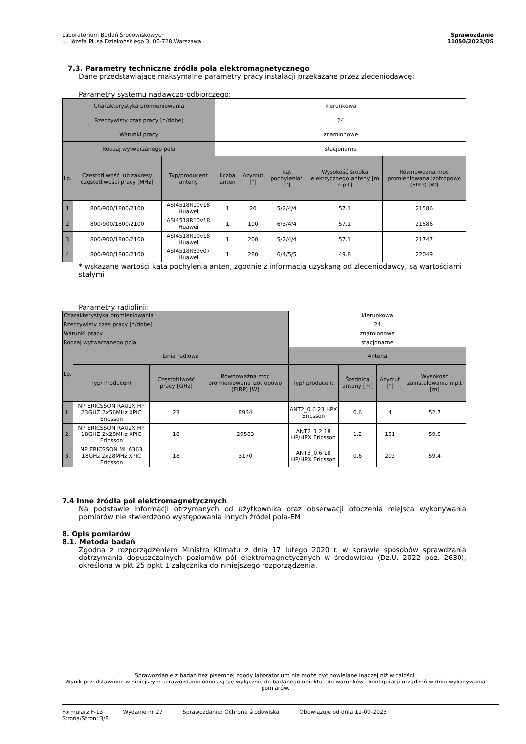Laboratorium Badań Środowiskowych
ul. Józefa Piusa Dziekońskiego 3, 00-728 Warszawa
Sprawozdanie
11050/2023/OS
7.3. Parametry techniczne źródła pola elektromagnetycznego
Dane przedstawiające maksymalne parametry pracy instalacji przekazane przez zleceniodawcę:
Parametry systemu nadawczo-odbiorczego:
| Charakterystyka promieniowania | | | kierunkowa | | | | |
| Rzeczywisty czas pracy [h/dobę] | | | 24 | | | | |
| Warunki pracy | | | znamionowe | | | | |
| Rodzaj wytwarzanego pola | | | stacjonarne | | | | |
| Lp. | Częstotliwość lub zakresy częstotliwości pracy [MHz] | Typ/producent anteny | liczba anten | Azymut [°] | kąt pochylenia* [°] | Wysokość środka elektrycznego anteny [m n.p.t] | Równoważna moc promieniowana izotropowo (EIRP) [W] |
| 1 | 800/900/1800/2100 | ASI4518R10v18 Huawei | 1 | 20 | 5/2/4/4 | 57.1 | 21586 |
| 2 | 800/900/1800/2100 | ASI4518R10v18 Huawei | 1 | 100 | 6/3/4/4 | 57.1 | 21586 |
| 3 | 800/900/1800/2100 | ASI4518R10v18 Huawei | 1 | 200 | 5/2/4/4 | 57.1 | 21747 |
| 4 | 800/900/1800/2100 | ASI4518R39v07 Huawei | 1 | 280 | 6/4/5/5 | 49.8 | 22049 |
* wskazane wartości kąta pochylenia anten, zgodnie z informacją uzyskaną od zleceniodawcy, są wartościami stałymi
Parametry radiolinii:
| Charakterystyka promieniowania | | | | kierunkowa | | | |
| Rzeczywisty czas pracy [h/dobę] | | | | 24 | | | |
| Warunki pracy | | | | znamionowe | | | |
| Rodzaj wytwarzanego pola | | | | stacjonarne | | | |
| Lp. | Linia radiowa | | | Antena | | | |
| | Typ/ Producent | Częstotliwość pracy [GHz] | Równoważna moc promieniowana izotropowo (EIRP) [W] | Typ/ producent | Średnica anteny [m] | Azymut [°] | Wysokość zainstalowania n.p.t [m] |
| 1. | NP ERICSSON RAU2X HP 23GHZ 2x56MHz XPIC Ericsson | 23 | 8934 | ANT2_0.6 23 HPX Ericsson | 0.6 | 4 | 52.7 |
| 2. | NP ERICSSON RAU2X HP 18GHZ 2x28MHz XPIC Ericsson | 18 | 29583 | ANT2_1.2 18 HP/HPX Ericsson | 1.2 | 151 | 59.5 |
| 3. | NP ERICSSON ML 6363 18GHz 2x28MHz XPIC Ericsson | 18 | 3170 | ANT3_0.6 18 HP/HPX Ericsson | 0.6 | 203 | 59.4 |
7.4 Inne źródła pól elektromagnetycznych
Na podstawie informacji otrzymanych od użytkownika oraz obserwacji otoczenia miejsca wykonywania pomiarów nie stwierdzono występowania innych źródeł pola-EM
8. Opis pomiarów
8.1. Metoda badań
Zgodna z rozporządzeniem Ministra Klimatu z dnia 17 lutego 2020 r. w sprawie sposobów sprawdzania dotrzymania dopuszczalnych poziomów pól elektromagnetycznych w środowisku (Dz.U. 2022 poz. 2630), określona w pkt 25 ppkt 1 załącznika do niniejszego rozporządzenia.
Sprawozdanie z badań bez pisemnej zgody laboratorium nie może być powielane inaczej niż w całości.
Wynik przedstawione w niniejszym sprawozdaniu odnoszą się wyłącznie do badanego obiektu i do warunków i konfiguracji urządzeń w dniu wykonywania pomiarów.
Formularz F-13 Wydanie nr 27 Sprawozdanie: Ochrona środowiska Obowiązuje od dnia 11-09-2023
Strona/Stron: 3/8